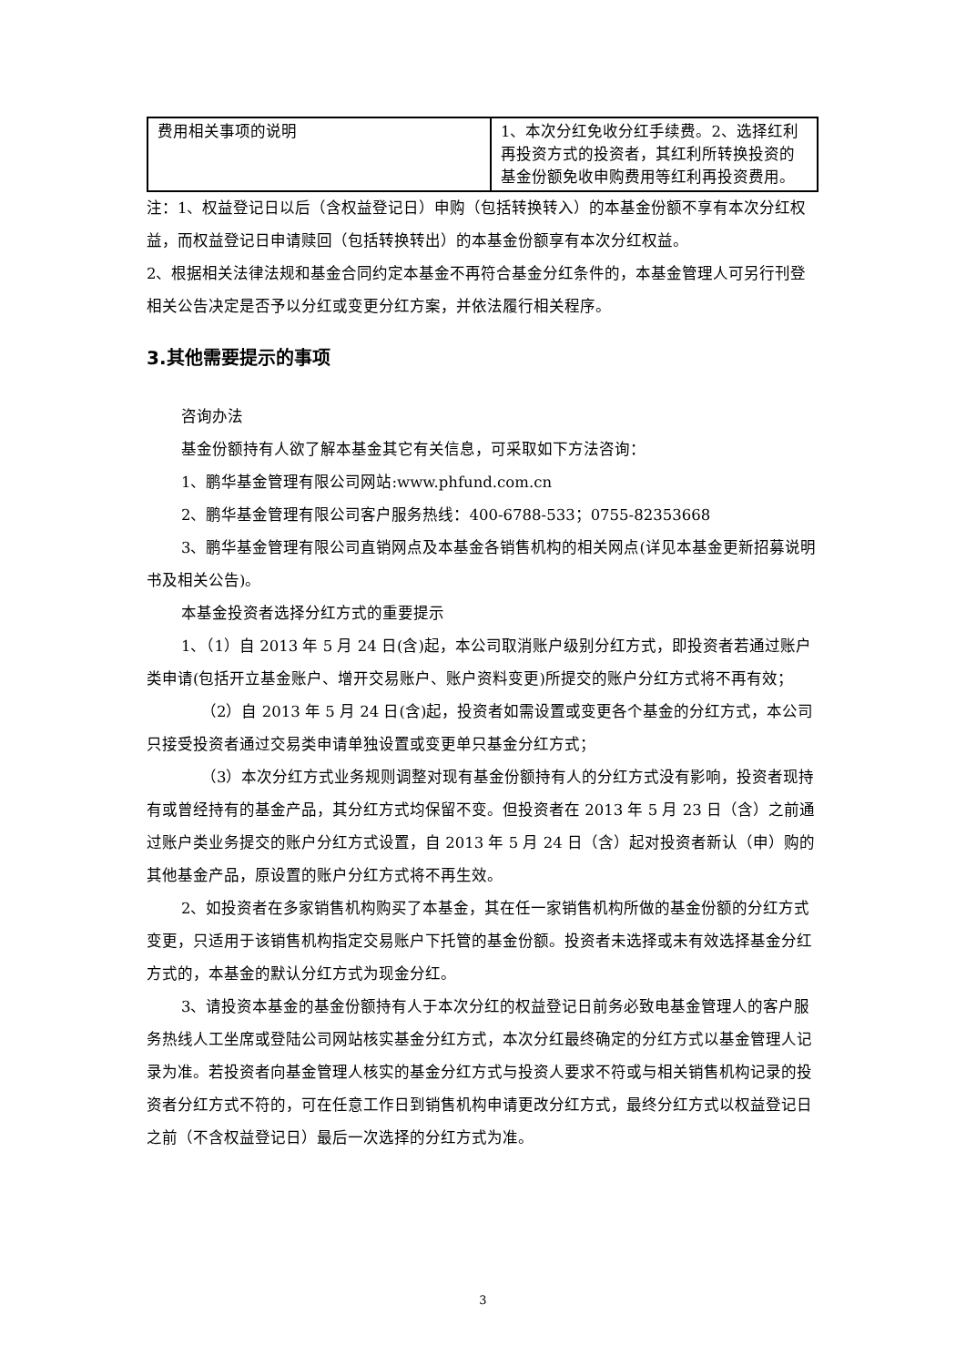| 费用相关事项的说明 | 1、本次分红免收分红手续费。2、选择红利再投资方式的投资者，其红利所转换投资的基金份额免收申购费用等红利再投资费用。 |
注：1、权益登记日以后（含权益登记日）申购（包括转换转入）的本基金份额不享有本次分红权益，而权益登记日申请赎回（包括转换转出）的本基金份额享有本次分红权益。
2、根据相关法律法规和基金合同约定本基金不再符合基金分红条件的，本基金管理人可另行刊登相关公告决定是否予以分红或变更分红方案，并依法履行相关程序。
3.其他需要提示的事项
咨询办法
基金份额持有人欲了解本基金其它有关信息，可采取如下方法咨询：
1、鹏华基金管理有限公司网站:www.phfund.com.cn
2、鹏华基金管理有限公司客户服务热线：400-6788-533；0755-82353668
3、鹏华基金管理有限公司直销网点及本基金各销售机构的相关网点(详见本基金更新招募说明书及相关公告)。
本基金投资者选择分红方式的重要提示
1、（1）自 2013 年 5 月 24 日(含)起，本公司取消账户级别分红方式，即投资者若通过账户类申请(包括开立基金账户、增开交易账户、账户资料变更)所提交的账户分红方式将不再有效；
（2）自 2013 年 5 月 24 日(含)起，投资者如需设置或变更各个基金的分红方式，本公司只接受投资者通过交易类申请单独设置或变更单只基金分红方式；
（3）本次分红方式业务规则调整对现有基金份额持有人的分红方式没有影响，投资者现持有或曾经持有的基金产品，其分红方式均保留不变。但投资者在 2013 年 5 月 23 日（含）之前通过账户类业务提交的账户分红方式设置，自 2013 年 5 月 24 日（含）起对投资者新认（申）购的其他基金产品，原设置的账户分红方式将不再生效。
2、如投资者在多家销售机构购买了本基金，其在任一家销售机构所做的基金份额的分红方式变更，只适用于该销售机构指定交易账户下托管的基金份额。投资者未选择或未有效选择基金分红方式的，本基金的默认分红方式为现金分红。
3、请投资本基金的基金份额持有人于本次分红的权益登记日前务必致电基金管理人的客户服务热线人工坐席或登陆公司网站核实基金分红方式，本次分红最终确定的分红方式以基金管理人记录为准。若投资者向基金管理人核实的基金分红方式与投资人要求不符或与相关销售机构记录的投资者分红方式不符的，可在任意工作日到销售机构申请更改分红方式，最终分红方式以权益登记日之前（不含权益登记日）最后一次选择的分红方式为准。
3